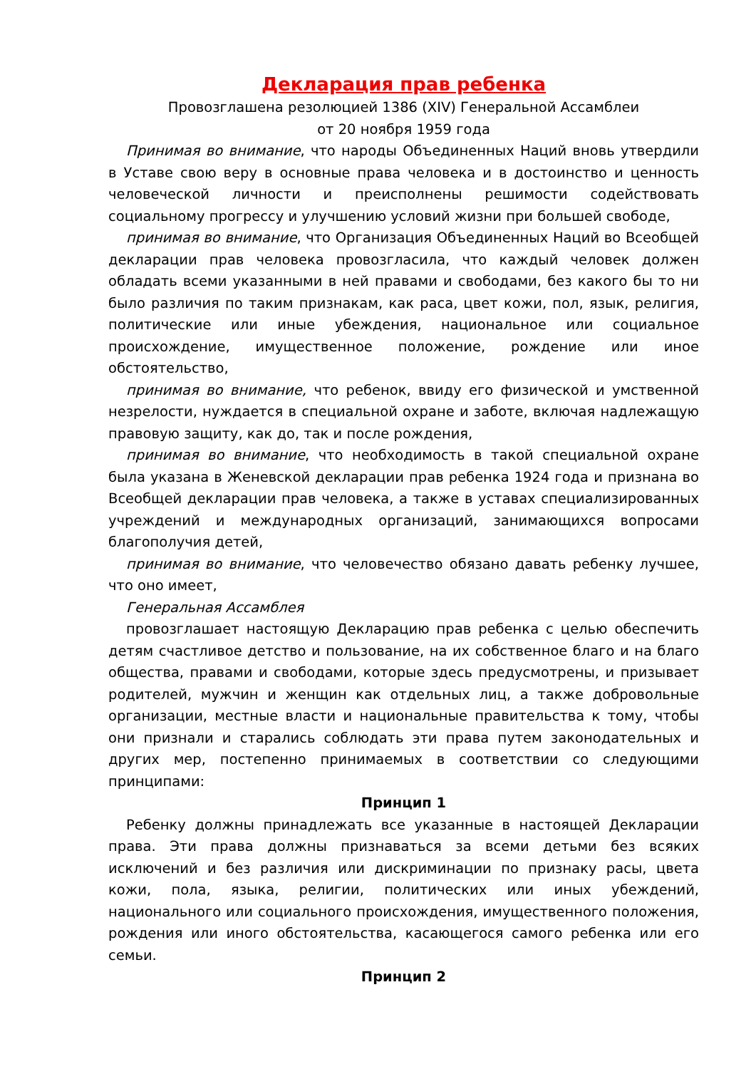Декларация прав ребенка
Провозглашена резолюцией 1386 (XIV) Генеральной Ассамблеи
от 20 ноября 1959 года
Принимая во внимание, что народы Объединенных Наций вновь утвердили в Уставе свою веру в основные права человека и в достоинство и ценность человеческой личности и преисполнены решимости содействовать социальному прогрессу и улучшению условий жизни при большей свободе,
принимая во внимание, что Организация Объединенных Наций во Всеобщей декларации прав человека провозгласила, что каждый человек должен обладать всеми указанными в ней правами и свободами, без какого бы то ни было различия по таким признакам, как раса, цвет кожи, пол, язык, религия, политические или иные убеждения, национальное или социальное происхождение, имущественное положение, рождение или иное обстоятельство,
принимая во внимание, что ребенок, ввиду его физической и умственной незрелости, нуждается в специальной охране и заботе, включая надлежащую правовую защиту, как до, так и после рождения,
принимая во внимание, что необходимость в такой специальной охране была указана в Женевской декларации прав ребенка 1924 года и признана во Всеобщей декларации прав человека, а также в уставах специализированных учреждений и международных организаций, занимающихся вопросами благополучия детей,
принимая во внимание, что человечество обязано давать ребенку лучшее, что оно имеет,
Генеральная Ассамблея
провозглашает настоящую Декларацию прав ребенка с целью обеспечить детям счастливое детство и пользование, на их собственное благо и на благо общества, правами и свободами, которые здесь предусмотрены, и призывает родителей, мужчин и женщин как отдельных лиц, а также добровольные организации, местные власти и национальные правительства к тому, чтобы они признали и старались соблюдать эти права путем законодательных и других мер, постепенно принимаемых в соответствии со следующими принципами:
Принцип 1
Ребенку должны принадлежать все указанные в настоящей Декларации права. Эти права должны признаваться за всеми детьми без всяких исключений и без различия или дискриминации по признаку расы, цвета кожи, пола, языка, религии, политических или иных убеждений, национального или социального происхождения, имущественного положения, рождения или иного обстоятельства, касающегося самого ребенка или его семьи.
Принцип 2